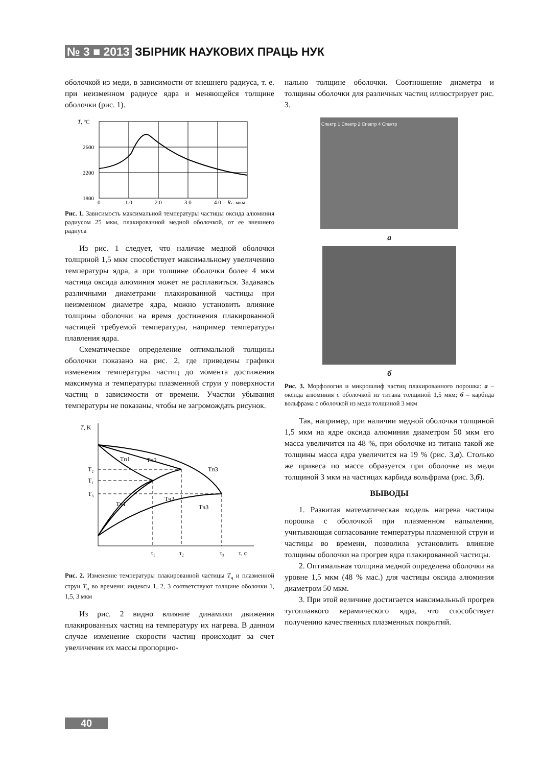№ 3 ■ 2013 ЗБІРНИК НАУКОВИХ ПРАЦЬ НУК
оболочкой из меди, в зависимости от внешнего радиуса, т. е. при неизменном радиусе ядра и меняющейся толщине оболочки (рис. 1).
T, °C
2600
2200
1800
0
1,0
2,0
3,0
4,0
R₁, мкм
Рис. 1. Зависимость максимальной температуры частицы оксида алюминия радиусом 25 мкм, плакированной медной оболочкой, от ее внешнего радиуса
Из рис. 1 следует, что наличие медной оболочки толщиной 1,5 мкм способствует максимальному увеличению температуры ядра, а при толщине оболочки более 4 мкм частица оксида алюминия может не расплавиться. Задаваясь различными диаметрами плакированной частицы при неизменном диаметре ядра, можно установить влияние толщины оболочки на время достижения плакированной частицей требуемой температуры, например температуры плавления ядра.
Схематическое определение оптимальной толщины оболочки показано на рис. 2, где приведены графики изменения температуры частиц до момента достижения максимума и температуры плазменной струи у поверхности частиц в зависимости от времени. Участки убывания температуры не показаны, чтобы не загромождать рисунок.
T, K
T₂
T₁
T₃
Tп1
Tп2
Tп3
Tч1
Tч2
Tч3
τ₁
τ₂
τ₃
τ, с
Рис. 2. Изменение температуры плакированной частицы T<sub>ч</sub> и плазменной струи T<sub>п</sub> во времени: индексы 1, 2, 3 соответствуют толщине оболочки 1, 1,5, 3 мкм
Из рис. 2 видно влияние динамики движения плакированных частиц на температуру их нагрева. В данном случае изменение скорости частиц происходит за счет увеличения их массы пропорцио-
нально толщине оболочки. Соотношение диаметра и толщины оболочки для различных частиц иллюстрирует рис. 3.
Спектр 1 Спектр 2 Спектр 4 Спектр
а
б
Рис. 3. Морфология и микрошлиф частиц плакированного порошка: а – оксида алюминия с оболочкой из титана толщиной 1,5 мкм; б – карбида вольфрама с оболочкой из меди толщиной 3 мкм
Так, например, при наличии медной оболочки толщиной 1,5 мкм на ядре оксида алюминия диаметром 50 мкм его масса увеличится на 48 %, при оболочке из титана такой же толщины масса ядра увеличится на 19 % (рис. 3,а). Столько же привеса по массе образуется при оболочке из меди толщиной 3 мкм на частицах карбида вольфрама (рис. 3,б).
ВЫВОДЫ
1. Развитая математическая модель нагрева частицы порошка с оболочкой при плазменном напылении, учитывающая согласование температуры плазменной струи и частицы во времени, позволила установлить влияние толщины оболочки на прогрев ядра плакированной частицы.
2. Оптимальная толщина медной определена оболочки на уровне 1,5 мкм (48 % мас.) для частицы оксида алюминия диаметром 50 мкм.
3. При этой величине достигается максимальный прогрев тугоплавкого керамического ядра, что способствует получению качественных плазменных покрытий.
40